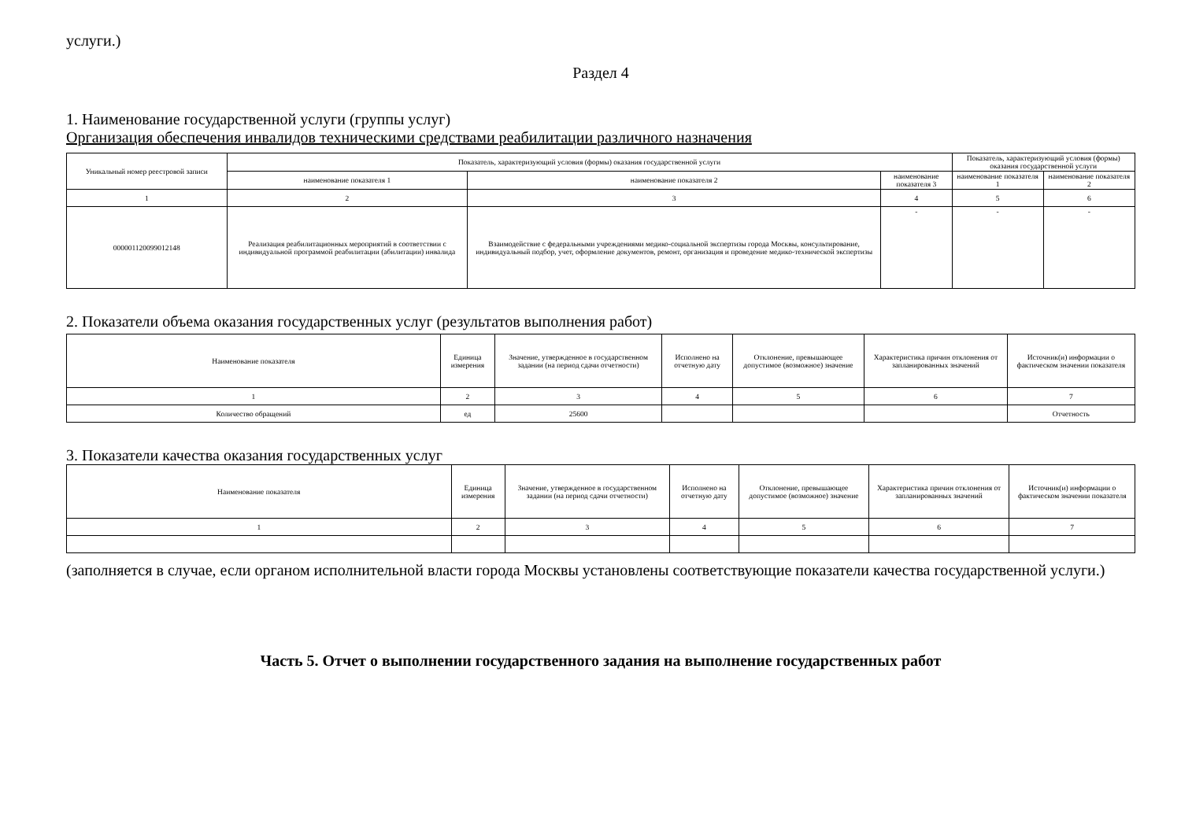услуги.)
Раздел 4
1. Наименование государственной услуги (группы услуг)
Организация обеспечения инвалидов техническими средствами реабилитации различного назначения
| Уникальный номер реестровой записи | Показатель, характеризующий условия (формы) оказания государственной услуги | | | Показатель, характеризующий условия (формы) оказания государственной услуги | |
| --- | --- | --- | --- | --- | --- |
| | наименование показателя 1 | наименование показателя 2 | наименование показателя 3 | наименование показателя 1 | наименование показателя 2 |
| 1 | 2 | 3 | 4 | 5 | 6 |
| 000001120099012148 | Реализация реабилитационных мероприятий в соответствии с индивидуальной программой реабилитации (абилитации) инвалида | Взаимодействие с федеральными учреждениями медико-социальной экспертизы города Москвы, консультирование, индивидуальный подбор, учет, оформление документов, ремонт, организация и проведение медико-технической экспертизы | - | - | - |
2. Показатели объема оказания государственных услуг (результатов выполнения работ)
| Наименование показателя | Единица измерения | Значение, утвержденное в государственном задании (на период сдачи отчетности) | Исполнено на отчетную дату | Отклонение, превышающее допустимое (возможное) значение | Характеристика причин отклонения от запланированных значений | Источник(и) информации о фактическом значении показателя |
| --- | --- | --- | --- | --- | --- | --- |
| 1 | 2 | 3 | 4 | 5 | 6 | 7 |
| Количество обращений | ед | 25600 | | | | Отчетность |
3. Показатели качества оказания государственных услуг
| Наименование показателя | Единица измерения | Значение, утвержденное в государственном задании (на период сдачи отчетности) | Исполнено на отчетную дату | Отклонение, превышающее допустимое (возможное) значение | Характеристика причин отклонения от запланированных значений | Источник(и) информации о фактическом значении показателя |
| --- | --- | --- | --- | --- | --- | --- |
| 1 | 2 | 3 | 4 | 5 | 6 | 7 |
(заполняется в случае, если органом исполнительной власти города Москвы установлены соответствующие показатели качества государственной услуги.)
Часть 5. Отчет о выполнении государственного задания на выполнение государственных работ